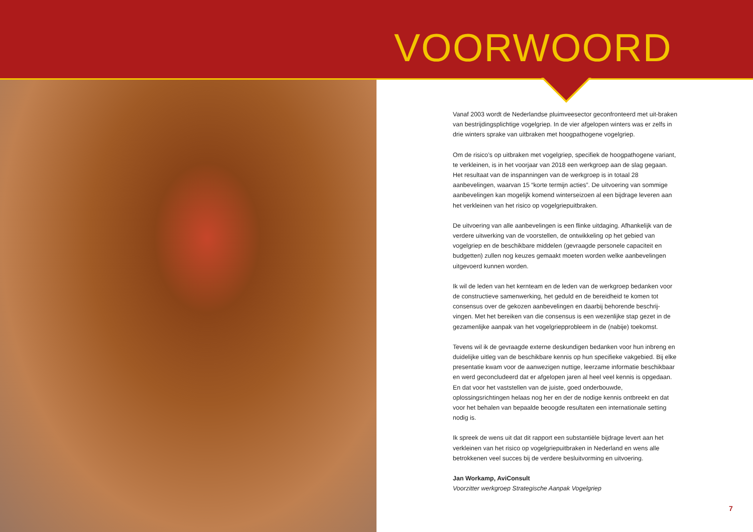VOORWOORD
Vanaf 2003 wordt de Nederlandse pluimveesector geconfronteerd met uit-braken van bestrijdingsplichtige vogelgriep. In de vier afgelopen winters was er zelfs in drie winters sprake van uitbraken met hoogpathogene vogelgriep.
Om de risico’s op uitbraken met vogelgriep, specifiek de hoogpathogene variant, te verkleinen, is in het voorjaar van 2018 een werkgroep aan de slag gegaan. Het resultaat van de inspanningen van de werkgroep is in totaal 28 aanbevelingen, waarvan 15 “korte termijn acties”. De uitvoering van sommige aanbevelingen kan mogelijk komend winterseizoen al een bijdrage leveren aan het verkleinen van het risico op vogelgriepuitbraken.
De uitvoering van alle aanbevelingen is een flinke uitdaging. Afhankelijk van de verdere uitwerking van de voorstellen, de ontwikkeling op het gebied van vogelgriep en de beschikbare middelen (gevraagde personele capaciteit en budgetten) zullen nog keuzes gemaakt moeten worden welke aanbevelingen uitgevoerd kunnen worden.
Ik wil de leden van het kernteam en de leden van de werkgroep bedanken voor de constructieve samenwerking, het geduld en de bereidheid te komen tot consensus over de gekozen aanbevelingen en daarbij behorende beschrij-vingen. Met het bereiken van die consensus is een wezenlijke stap gezet in de gezamenlijke aanpak van het vogelgriepprobleem in de (nabije) toekomst.
Tevens wil ik de gevraagde externe deskundigen bedanken voor hun inbreng en duidelijke uitleg van de beschikbare kennis op hun specifieke vakgebied. Bij elke presentatie kwam voor de aanwezigen nuttige, leerzame informatie beschikbaar en werd geconcludeerd dat er afgelopen jaren al heel veel kennis is opgedaan. En dat voor het vaststellen van de juiste, goed onderbouwde, oplossingsrichtingen helaas nog her en der de nodige kennis ontbreekt en dat voor het behalen van bepaalde beoogde resultaten een internationale setting nodig is.
Ik spreek de wens uit dat dit rapport een substantiële bijdrage levert aan het verkleinen van het risico op vogelgriepuitbraken in Nederland en wens alle betrokkenen veel succes bij de verdere besluitvorming en uitvoering.
Jan Workamp, AviConsult
Voorzitter werkgroep Strategische Aanpak Vogelgriep
7